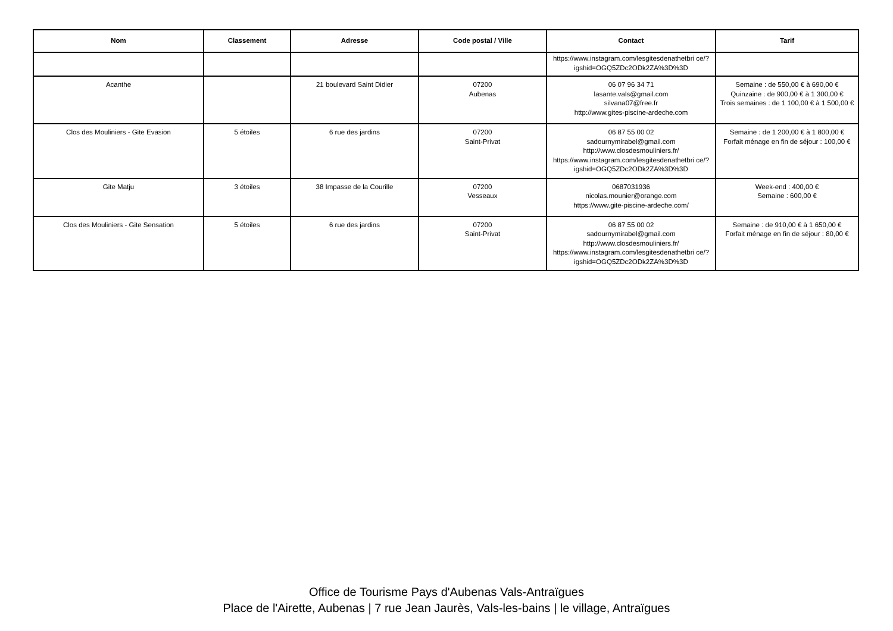| Nom | Classement | Adresse | Code postal / Ville | Contact | Tarif |
| --- | --- | --- | --- | --- | --- |
| | | | | https://www.instagram.com/lesgitesdenathetbri ce/?igshid=OGQ5ZDc2ODk2ZA%3D%3D | |
| Acanthe | | 21 boulevard Saint Didier | 07200 Aubenas | 06 07 96 34 71 lasante.vals@gmail.com silvana07@free.fr http://www.gites-piscine-ardeche.com | Semaine : de 550,00 € à 690,00 € Quinzaine : de 900,00 € à 1 300,00 € Trois semaines : de 1 100,00 € à 1 500,00 € |
| Clos des Mouliniers - Gite Evasion | 5 étoiles | 6 rue des jardins | 07200 Saint-Privat | 06 87 55 00 02 sadournymirabel@gmail.com http://www.closdesmouliniers.fr/ https://www.instagram.com/lesgitesdenathetbri ce/?igshid=OGQ5ZDc2ODk2ZA%3D%3D | Semaine : de 1 200,00 € à 1 800,00 € Forfait ménage en fin de séjour : 100,00 € |
| Gite Matju | 3 étoiles | 38 Impasse de la Courille | 07200 Vesseaux | 0687031936 nicolas.mounier@orange.com https://www.gite-piscine-ardeche.com/ | Week-end : 400,00 € Semaine : 600,00 € |
| Clos des Mouliniers - Gite Sensation | 5 étoiles | 6 rue des jardins | 07200 Saint-Privat | 06 87 55 00 02 sadournymirabel@gmail.com http://www.closdesmouliniers.fr/ https://www.instagram.com/lesgitesdenathetbri ce/?igshid=OGQ5ZDc2ODk2ZA%3D%3D | Semaine : de 910,00 € à 1 650,00 € Forfait ménage en fin de séjour : 80,00 € |
Office de Tourisme Pays d'Aubenas Vals-Antraïgues
Place de l'Airette, Aubenas | 7 rue Jean Jaurès, Vals-les-bains | le village, Antraïgues